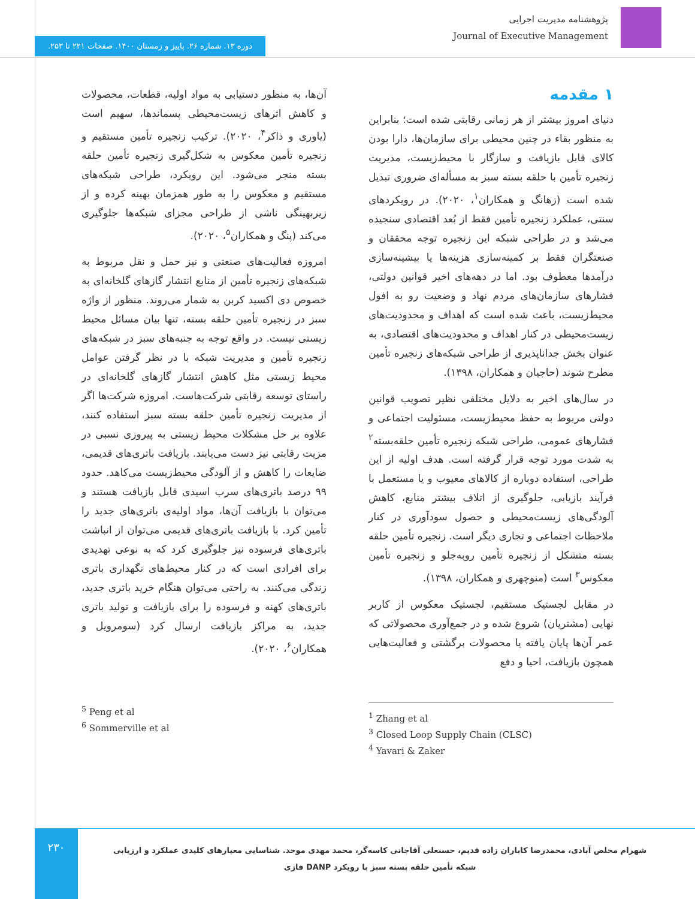پژوهشنامه مدیریت اجرایی
Journal of Executive Management
دوره ۱۳. شماره ۲۶. پاییز و زمستان ۱۴۰۰. صفحات ۲۲۱ تا ۲۵۳.
۱ مقدمه
دنیای امروز بیشتر از هر زمانی رقابتی شده است؛ بنابراین به منظور بقاء در چنین محیطی برای سازمان‌ها، دارا بودن کالای قابل بازیافت و سازگار با محیط‌زیست، مدیریت زنجیره تأمین با حلقه بسته سبز به مسأله‌ای ضروری تبدیل شده است (زهانگ و همکاران<sup>۱</sup>، ۲۰۲۰). در رویکردهای سنتی، عملکرد زنجیره تأمین فقط از بُعد اقتصادی سنجیده می‌شد و در طراحی شبکه این زنجیره توجه محققان و صنعتگران فقط بر کمینه‌سازی هزینه‌ها یا بیشینه‌سازی درآمدها معطوف بود. اما در دهه‌های اخیر قوانین دولتی، فشارهای سازمان‌های مردم نهاد و وضعیت رو به افول محیط‌زیست، باعث شده است که اهداف و محدودیت‌های زیست‌محیطی در کنار اهداف و محدودیت‌های اقتصادی، به عنوان بخش جداناپذیری از طراحی شبکه‌های زنجیره تأمین مطرح شوند (حاجیان و همکاران، ۱۳۹۸).
در سال‌های اخیر به دلایل مختلفی نظیر تصویب قوانین دولتی مربوط به حفظ محیط‌زیست، مسئولیت اجتماعی و فشارهای عمومی، طراحی شبکه زنجیره تأمین حلقه‌بسته<sup>۲</sup> به شدت مورد توجه قرار گرفته است. هدف اولیه از این طراحی، استفاده دوباره از کالاهای معیوب و یا مستعمل با فرآیند بازیابی، جلوگیری از اتلاف بیشتر منابع، کاهش آلودگی‌های زیست‌محیطی و حصول سودآوری در کنار ملاحظات اجتماعی و تجاری دیگر است. زنجیره تأمین حلقه بسته متشکل از زنجیره تأمین روبه‌جلو و زنجیره تأمین معکوس<sup>۳</sup> است (منوچهری و همکاران، ۱۳۹۸).
در مقابل لجستیک مستقیم، لجستیک معکوس از کاربر نهایی (مشتریان) شروع شده و در جمع‌آوری محصولاتی که عمر آن‌ها پایان یافته یا محصولات برگشتی و فعالیت‌هایی همچون بازیافت، احیا و دفع
آن‌ها، به منظور دستیابی به مواد اولیه، قطعات، محصولات و کاهش اثرهای زیست‌محیطی پسماندها، سهیم است (یاوری و ذاکر<sup>۴</sup>، ۲۰۲۰). ترکیب زنجیره تأمین مستقیم و زنجیره تأمین معکوس به شکل‌گیری زنجیره تأمین حلقه بسته منجر می‌شود. این رویکرد، طراحی شبکه‌های مستقیم و معکوس را به طور همزمان بهینه کرده و از زیربهینگی ناشی از طراحی مجزای شبکه‌ها جلوگیری می‌کند (پنگ و همکاران<sup>۵</sup>، ۲۰۲۰).
امروزه فعالیت‌های صنعتی و نیز حمل و نقل مربوط به شبکه‌های زنجیره تأمین از منابع انتشار گازهای گلخانه‌ای به خصوص دی اکسید کربن به شمار می‌روند. منظور از واژه سبز در زنجیره تأمین حلقه بسته، تنها بیان مسائل محیط زیستی نیست. در واقع توجه به جنبه‌های سبز در شبکه‌های زنجیره تأمین و مدیریت شبکه با در نظر گرفتن عوامل محیط زیستی مثل کاهش انتشار گازهای گلخانه‌ای در راستای توسعه رقابتی شرکت‌هاست. امروزه شرکت‌ها اگر از مدیریت زنجیره تأمین حلقه بسته سبز استفاده کنند، علاوه بر حل مشکلات محیط زیستی به پیروزی نسبی در مزیت رقابتی نیز دست می‌یابند. بازیافت باتری‌های قدیمی، ضایعات را کاهش و از آلودگی محیط‌زیست می‌کاهد. حدود ۹۹ درصد باتری‌های سرب اسیدی قابل بازیافت هستند و می‌توان با بازیافت آن‌ها، مواد اولیه‌ی باتری‌های جدید را تأمین کرد. با بازیافت باتری‌های قدیمی می‌توان از انباشت باتری‌های فرسوده نیز جلوگیری کرد که به نوعی تهدیدی برای افرادی است که در کنار محیط‌های نگهداری باتری زندگی می‌کنند. به راحتی می‌توان هنگام خرید باتری جدید، باتری‌های کهنه و فرسوده را برای بازیافت و تولید باتری جدید، به مراکز بازیافت ارسال کرد (سومرویل و همکاران<sup>۶</sup>، ۲۰۲۰).
<sup>1</sup> Zhang et al
<sup>3</sup> Closed Loop Supply Chain (CLSC)
<sup>4</sup> Yavari & Zaker
<sup>5</sup> Peng et al
<sup>6</sup> Sommerville et al
۲۳۰
شهرام مخلص آبادی، محمدرضا کاباران زاده قدیم، حسنعلی آقاجانی کاسه‌گر، محمد مهدی موحد. شناسایی معیارهای کلیدی عملکرد و ارزیابی
شبکه تأمین حلقه بسته سبز با رویکرد DANP فازی